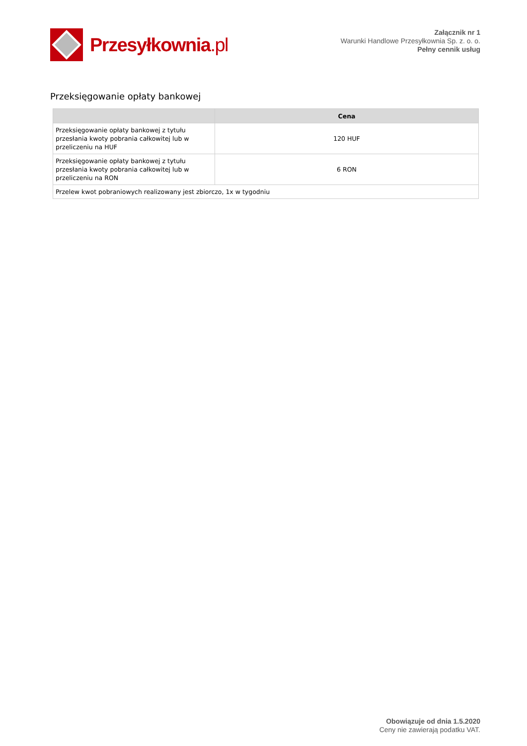Przesyłkownia.pl
Załącznik nr 1
Warunki Handlowe Przesyłkownia Sp. z. o. o.
Pełny cennik usług
Przeksięgowanie opłaty bankowej
| | Cena |
| --- | --- |
| Przeksięgowanie opłaty bankowej z tytułu przesłania kwoty pobrania całkowitej lub w przeliczeniu na HUF | 120 HUF |
| Przeksięgowanie opłaty bankowej z tytułu przesłania kwoty pobrania całkowitej lub w przeliczeniu na RON | 6 RON |
| Przelew kwot pobraniowych realizowany jest zbiorczo, 1x w tygodniu | |
Obowiązuje od dnia 1.5.2020
Ceny nie zawierają podatku VAT.